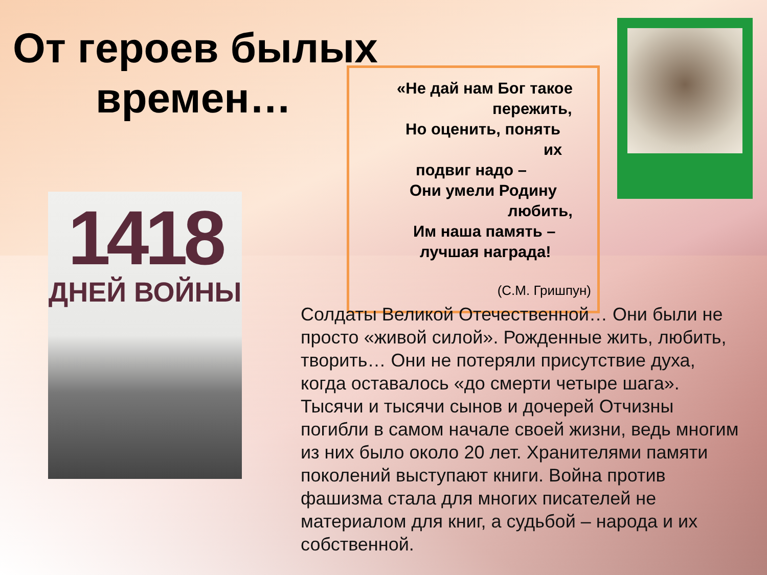От героев былых
времен…
1418
ДНЕЙ ВОЙНЫ
«Не дай нам Бог такое
пережить,
Но оценить, понять
их
подвиг надо –
Они умели Родину
любить,
Им наша память –
лучшая награда!
(С.М. Гришпун)
Солдаты Великой Отечественной… Они были не просто «живой силой». Рожденные жить, любить, творить… Они не потеряли присутствие духа, когда оставалось «до смерти четыре шага». Тысячи и тысячи сынов и дочерей Отчизны погибли в самом начале своей жизни, ведь многим из них было около 20 лет. Хранителями памяти поколений выступают книги. Война против фашизма стала для многих писателей не материалом для книг, а судьбой – народа и их собственной.